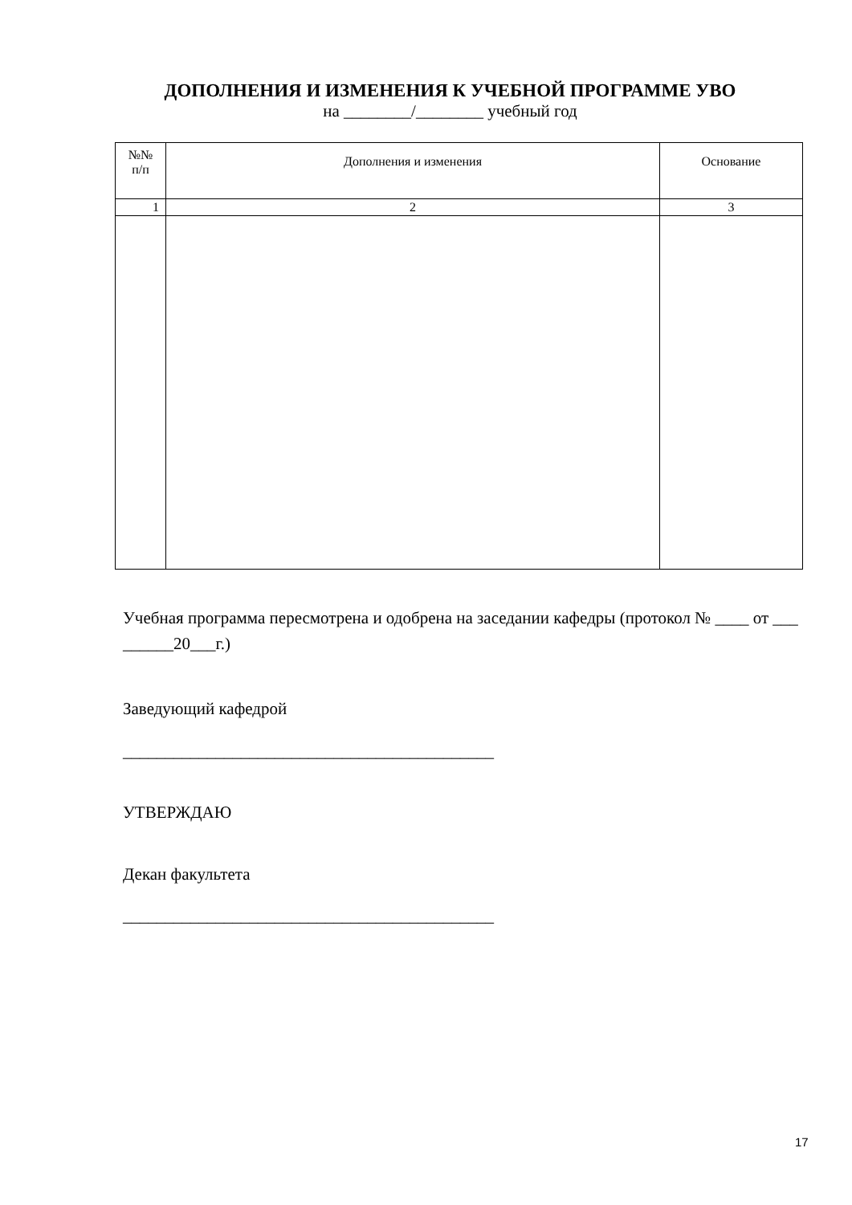ДОПОЛНЕНИЯ И ИЗМЕНЕНИЯ К УЧЕБНОЙ ПРОГРАММЕ УВО
на ________/________ учебный год
| №№ п/п | Дополнения и изменения | Основание |
| --- | --- | --- |
| 1 | 2 | 3 |
Учебная программа пересмотрена и одобрена на заседании кафедры (протокол № ____ от ___ ______20___г.)
Заведующий кафедрой
____________________________________________
УТВЕРЖДАЮ
Декан факультета
____________________________________________
17